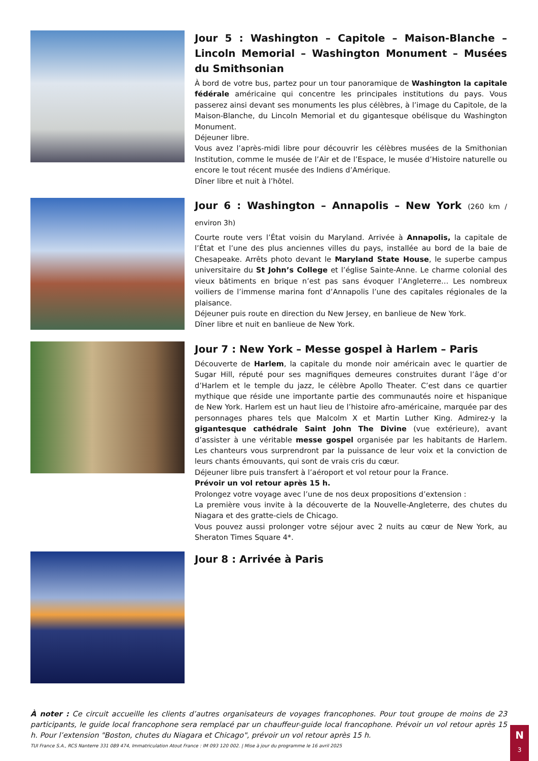Jour 5 : Washington – Capitole – Maison-Blanche – Lincoln Memorial – Washington Monument – Musées du Smithsonian
À bord de votre bus, partez pour un tour panoramique de Washington la capitale fédérale américaine qui concentre les principales institutions du pays. Vous passerez ainsi devant ses monuments les plus célèbres, à l’image du Capitole, de la Maison-Blanche, du Lincoln Memorial et du gigantesque obélisque du Washington Monument.
Déjeuner libre.
Vous avez l’après-midi libre pour découvrir les célèbres musées de la Smithonian Institution, comme le musée de l’Air et de l’Espace, le musée d’Histoire naturelle ou encore le tout récent musée des Indiens d’Amérique.
Dîner libre et nuit à l’hôtel.
Jour 6 : Washington – Annapolis – New York (260 km / environ 3h)
Courte route vers l’État voisin du Maryland. Arrivée à Annapolis, la capitale de l’État et l’une des plus anciennes villes du pays, installée au bord de la baie de Chesapeake. Arrêts photo devant le Maryland State House, le superbe campus universitaire du St John’s College et l’église Sainte-Anne. Le charme colonial des vieux bâtiments en brique n’est pas sans évoquer l’Angleterre… Les nombreux voiliers de l’immense marina font d’Annapolis l’une des capitales régionales de la plaisance.
Déjeuner puis route en direction du New Jersey, en banlieue de New York.
Dîner libre et nuit en banlieue de New York.
Jour 7 : New York – Messe gospel à Harlem – Paris
Découverte de Harlem, la capitale du monde noir américain avec le quartier de Sugar Hill, réputé pour ses magnifiques demeures construites durant l’âge d’or d’Harlem et le temple du jazz, le célèbre Apollo Theater. C’est dans ce quartier mythique que réside une importante partie des communautés noire et hispanique de New York. Harlem est un haut lieu de l’histoire afro-américaine, marquée par des personnages phares tels que Malcolm X et Martin Luther King. Admirez-y la gigantesque cathédrale Saint John The Divine (vue extérieure), avant d’assister à une véritable messe gospel organisée par les habitants de Harlem. Les chanteurs vous surprendront par la puissance de leur voix et la conviction de leurs chants émouvants, qui sont de vrais cris du cœur.
Déjeuner libre puis transfert à l’aéroport et vol retour pour la France.
Prévoir un vol retour après 15 h.
Prolongez votre voyage avec l’une de nos deux propositions d’extension :
La première vous invite à la découverte de la Nouvelle-Angleterre, des chutes du Niagara et des gratte-ciels de Chicago.
Vous pouvez aussi prolonger votre séjour avec 2 nuits au cœur de New York, au Sheraton Times Square 4*.
Jour 8 : Arrivée à Paris
À noter : Ce circuit accueille les clients d’autres organisateurs de voyages francophones. Pour tout groupe de moins de 23 participants, le guide local francophone sera remplacé par un chauffeur-guide local francophone. Prévoir un vol retour après 15 h. Pour l’extension "Boston, chutes du Niagara et Chicago", prévoir un vol retour après 15 h.
TUI France S.A., RCS Nanterre 331 089 474, Immatriculation Atout France : IM 093 120 002. | Mise à jour du programme le 16 avril 2025
N
3